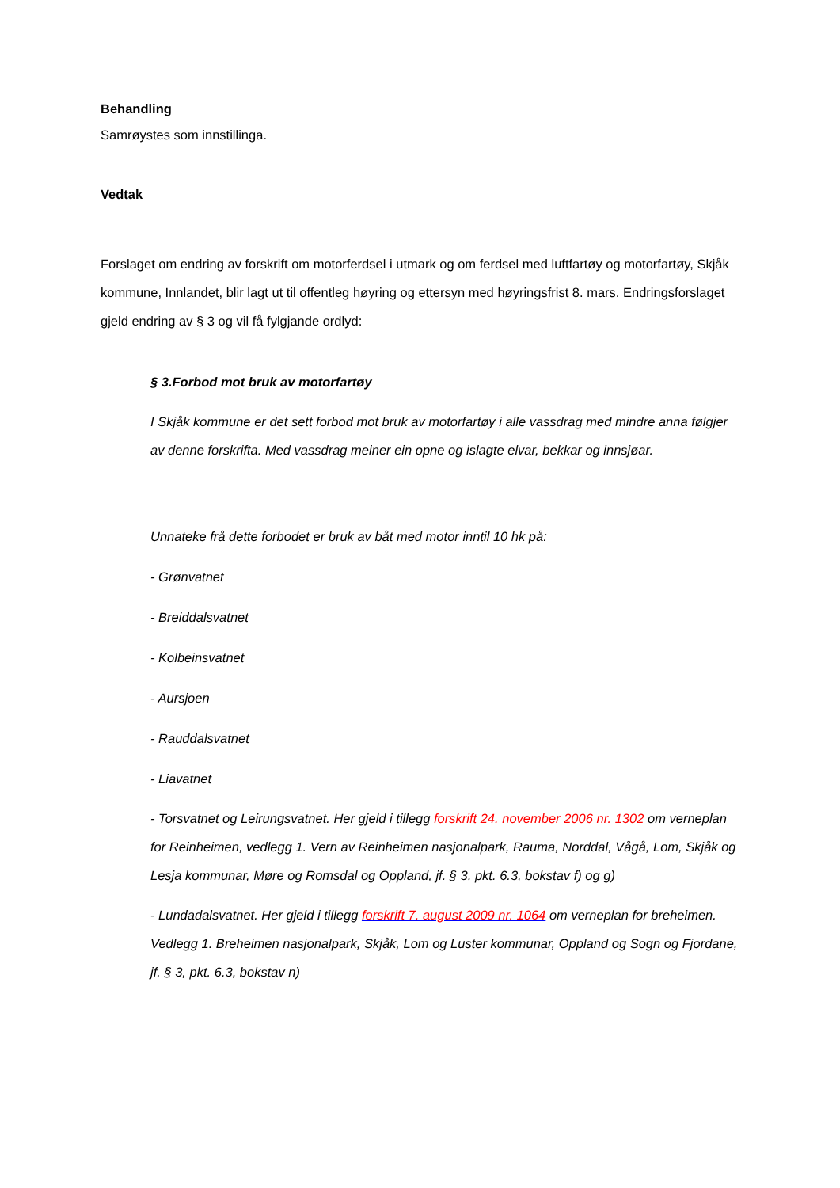Behandling
Samrøystes som innstillinga.
Vedtak
Forslaget om endring av forskrift om motorferdsel i utmark og om ferdsel med luftfartøy og motorfartøy, Skjåk kommune, Innlandet, blir lagt ut til offentleg høyring og ettersyn med høyringsfrist 8. mars. Endringsforslaget gjeld endring av § 3 og vil få fylgjande ordlyd:
§ 3.Forbod mot bruk av motorfartøy
I Skjåk kommune er det sett forbod mot bruk av motorfartøy i alle vassdrag med mindre anna følgjer av denne forskrifta. Med vassdrag meiner ein opne og islagte elvar, bekkar og innsjøar.
Unnateke frå dette forbodet er bruk av båt med motor inntil 10 hk på:
- Grønvatnet
- Breiddalsvatnet
- Kolbeinsvatnet
- Aursjoen
- Rauddalsvatnet
- Liavatnet
- Torsvatnet og Leirungsvatnet. Her gjeld i tillegg forskrift 24. november 2006 nr. 1302 om verneplan for Reinheimen, vedlegg 1. Vern av Reinheimen nasjonalpark, Rauma, Norddal, Vågå, Lom, Skjåk og Lesja kommunar, Møre og Romsdal og Oppland, jf. § 3, pkt. 6.3, bokstav f) og g)
- Lundadalsvatnet. Her gjeld i tillegg forskrift 7. august 2009 nr. 1064 om verneplan for breheimen. Vedlegg 1. Breheimen nasjonalpark, Skjåk, Lom og Luster kommunar, Oppland og Sogn og Fjordane, jf. § 3, pkt. 6.3, bokstav n)